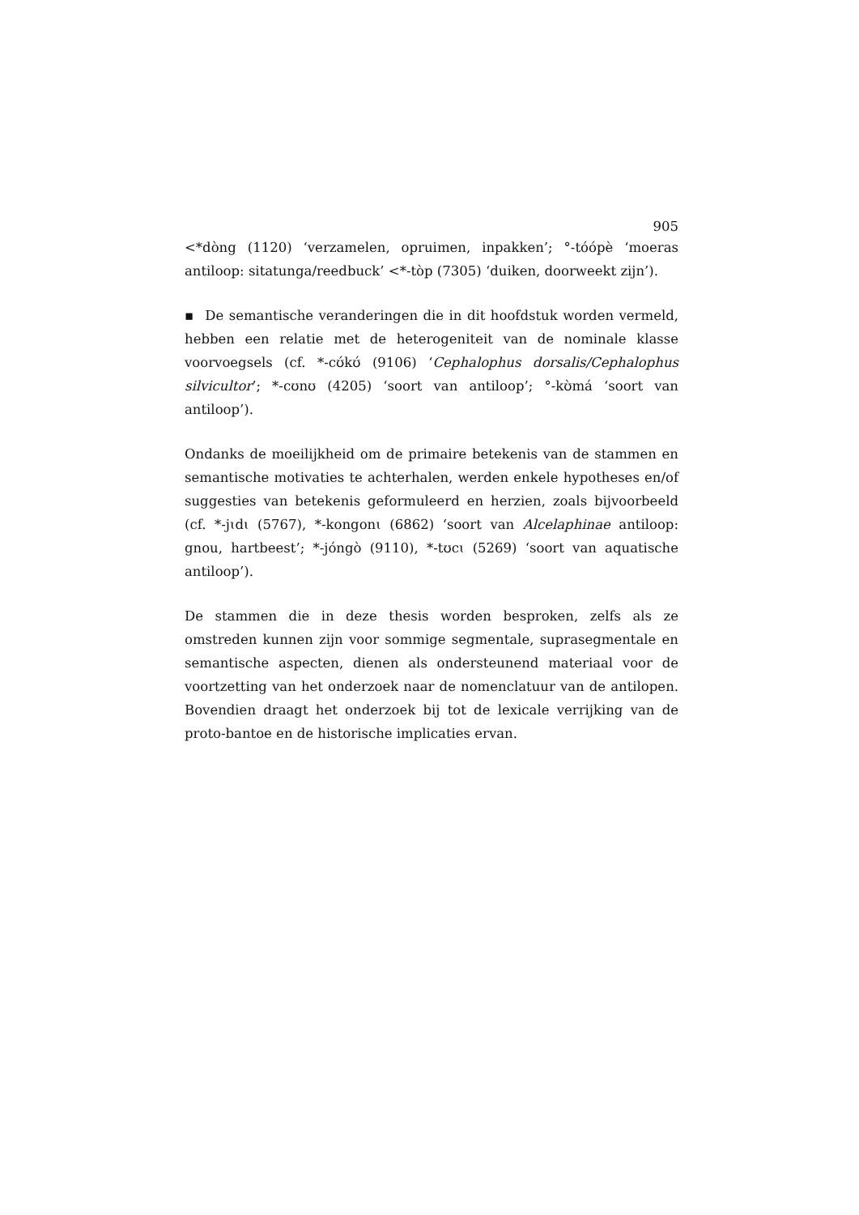905
<*dòng (1120) ‘verzamelen, opruimen, inpakken’; °-tóópè ‘moeras antiloop: sitatunga/reedbuck’ <*-tòp (7305) ‘duiken, doorweekt zijn’).
▪ De semantische veranderingen die in dit hoofdstuk worden vermeld, hebben een relatie met de heterogeniteit van de nominale klasse voorvoegsels (cf. *-cʊ́kʊ́ (9106) ‘Cephalophus dorsalis/Cephalophus silvicultor’; *-cʊnʊ (4205) ‘soort van antiloop’; °-kʊ̀má ‘soort van antiloop’).
Ondanks de moeilijkheid om de primaire betekenis van de stammen en semantische motivaties te achterhalen, werden enkele hypotheses en/of suggesties van betekenis geformuleerd en herzien, zoals bijvoorbeeld (cf. *-jɩdɩ (5767), *-kongonɩ (6862) ‘soort van Alcelaphinae antiloop: gnou, hartbeest’; *-jóngò (9110), *-tʊcɩ (5269) ‘soort van aquatische antiloop’).
De stammen die in deze thesis worden besproken, zelfs als ze omstreden kunnen zijn voor sommige segmentale, suprasegmentale en semantische aspecten, dienen als ondersteunend materiaal voor de voortzetting van het onderzoek naar de nomenclatuur van de antilopen. Bovendien draagt het onderzoek bij tot de lexicale verrijking van de proto-bantoe en de historische implicaties ervan.